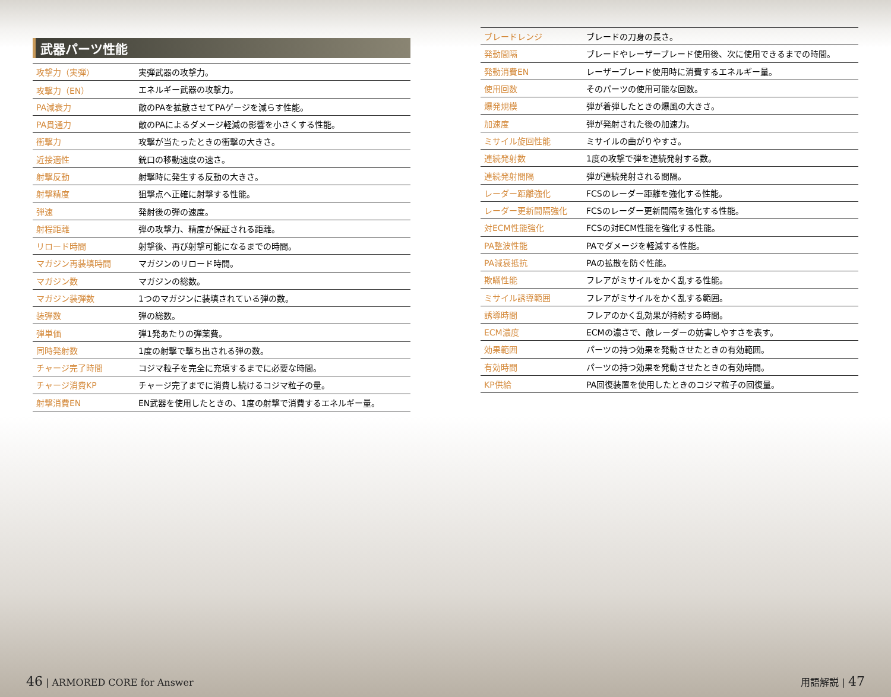武器パーツ性能
| 攻撃力（実弾） | 実弾武器の攻撃力。 |
| 攻撃力（EN） | エネルギー武器の攻撃力。 |
| PA減衰力 | 敵のPAを拡散させてPAゲージを減らす性能。 |
| PA貫通力 | 敵のPAによるダメージ軽減の影響を小さくする性能。 |
| 衝撃力 | 攻撃が当たったときの衝撃の大きさ。 |
| 近接適性 | 銃口の移動速度の速さ。 |
| 射撃反動 | 射撃時に発生する反動の大きさ。 |
| 射撃精度 | 狙撃点へ正確に射撃する性能。 |
| 弾速 | 発射後の弾の速度。 |
| 射程距離 | 弾の攻撃力、精度が保証される距離。 |
| リロード時間 | 射撃後、再び射撃可能になるまでの時間。 |
| マガジン再装填時間 | マガジンのリロード時間。 |
| マガジン数 | マガジンの総数。 |
| マガジン装弾数 | 1つのマガジンに装填されている弾の数。 |
| 装弾数 | 弾の総数。 |
| 弾単価 | 弾1発あたりの弾薬費。 |
| 同時発射数 | 1度の射撃で撃ち出される弾の数。 |
| チャージ完了時間 | コジマ粒子を完全に充填するまでに必要な時間。 |
| チャージ消費KP | チャージ完了までに消費し続けるコジマ粒子の量。 |
| 射撃消費EN | EN武器を使用したときの、1度の射撃で消費するエネルギー量。 |
| ブレードレンジ | ブレードの刀身の長さ。 |
| 発動間隔 | ブレードやレーザーブレード使用後、次に使用できるまでの時間。 |
| 発動消費EN | レーザーブレード使用時に消費するエネルギー量。 |
| 使用回数 | そのパーツの使用可能な回数。 |
| 爆発規模 | 弾が着弾したときの爆風の大きさ。 |
| 加速度 | 弾が発射された後の加速力。 |
| ミサイル旋回性能 | ミサイルの曲がりやすさ。 |
| 連続発射数 | 1度の攻撃で弾を連続発射する数。 |
| 連続発射間隔 | 弾が連続発射される間隔。 |
| レーダー距離強化 | FCSのレーダー距離を強化する性能。 |
| レーダー更新間隔強化 | FCSのレーダー更新間隔を強化する性能。 |
| 対ECM性能強化 | FCSの対ECM性能を強化する性能。 |
| PA整波性能 | PAでダメージを軽減する性能。 |
| PA減衰抵抗 | PAの拡散を防ぐ性能。 |
| 欺瞞性能 | フレアがミサイルをかく乱する性能。 |
| ミサイル誘導範囲 | フレアがミサイルをかく乱する範囲。 |
| 誘導時間 | フレアのかく乱効果が持続する時間。 |
| ECM濃度 | ECMの濃さで、敵レーダーの妨害しやすさを表す。 |
| 効果範囲 | パーツの持つ効果を発動させたときの有効範囲。 |
| 有効時間 | パーツの持つ効果を発動させたときの有効時間。 |
| KP供給 | PA回復装置を使用したときのコジマ粒子の回復量。 |
46 | ARMORED CORE for Answer 用語解説 | 47